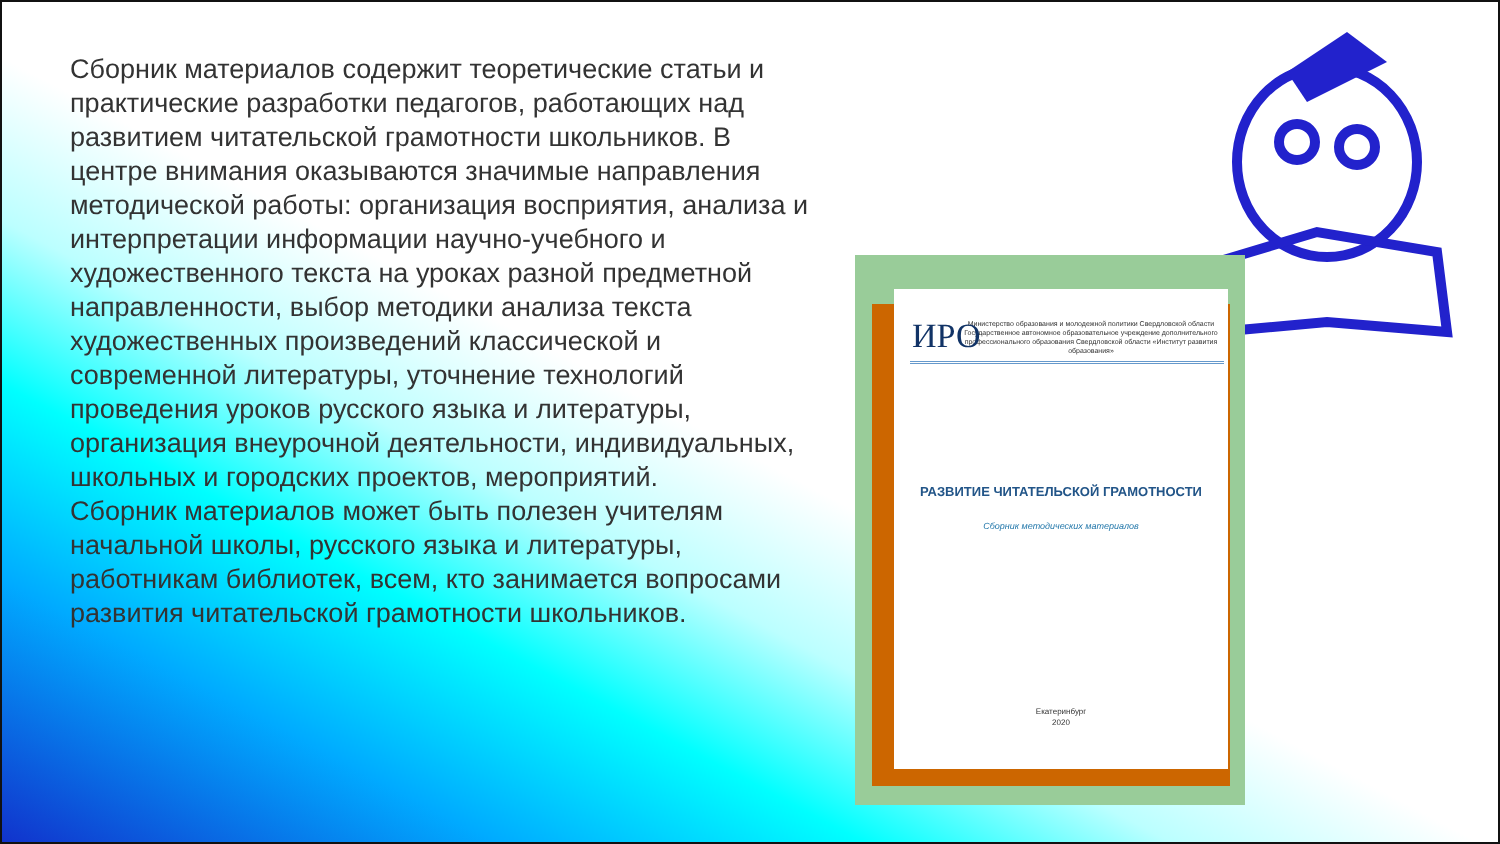Сборник материалов содержит теоретические статьи и практические разработки педагогов, работающих над развитием читательской грамотности школьников. В центре внимания оказываются значимые направления методической работы: организация восприятия, анализа и интерпретации информации научно-учебного и художественного текста на уроках разной предметной направленности, выбор методики анализа текста художественных произведений классической и современной литературы, уточнение технологий проведения уроков русского языка и литературы, организация внеурочной деятельности, индивидуальных, школьных и городских проектов, мероприятий.
Сборник материалов может быть полезен учителям начальной школы, русского языка и литературы, работникам библиотек, всем, кто занимается вопросами развития читательской грамотности школьников.
ИРО
Министерство образования и молодежной политики Свердловской области Государственное автономное образовательное учреждение дополнительного профессионального образования Свердловской области «Институт развития образования»
РАЗВИТИЕ ЧИТАТЕЛЬСКОЙ ГРАМОТНОСТИ
Сборник методических материалов
Екатеринбург
2020